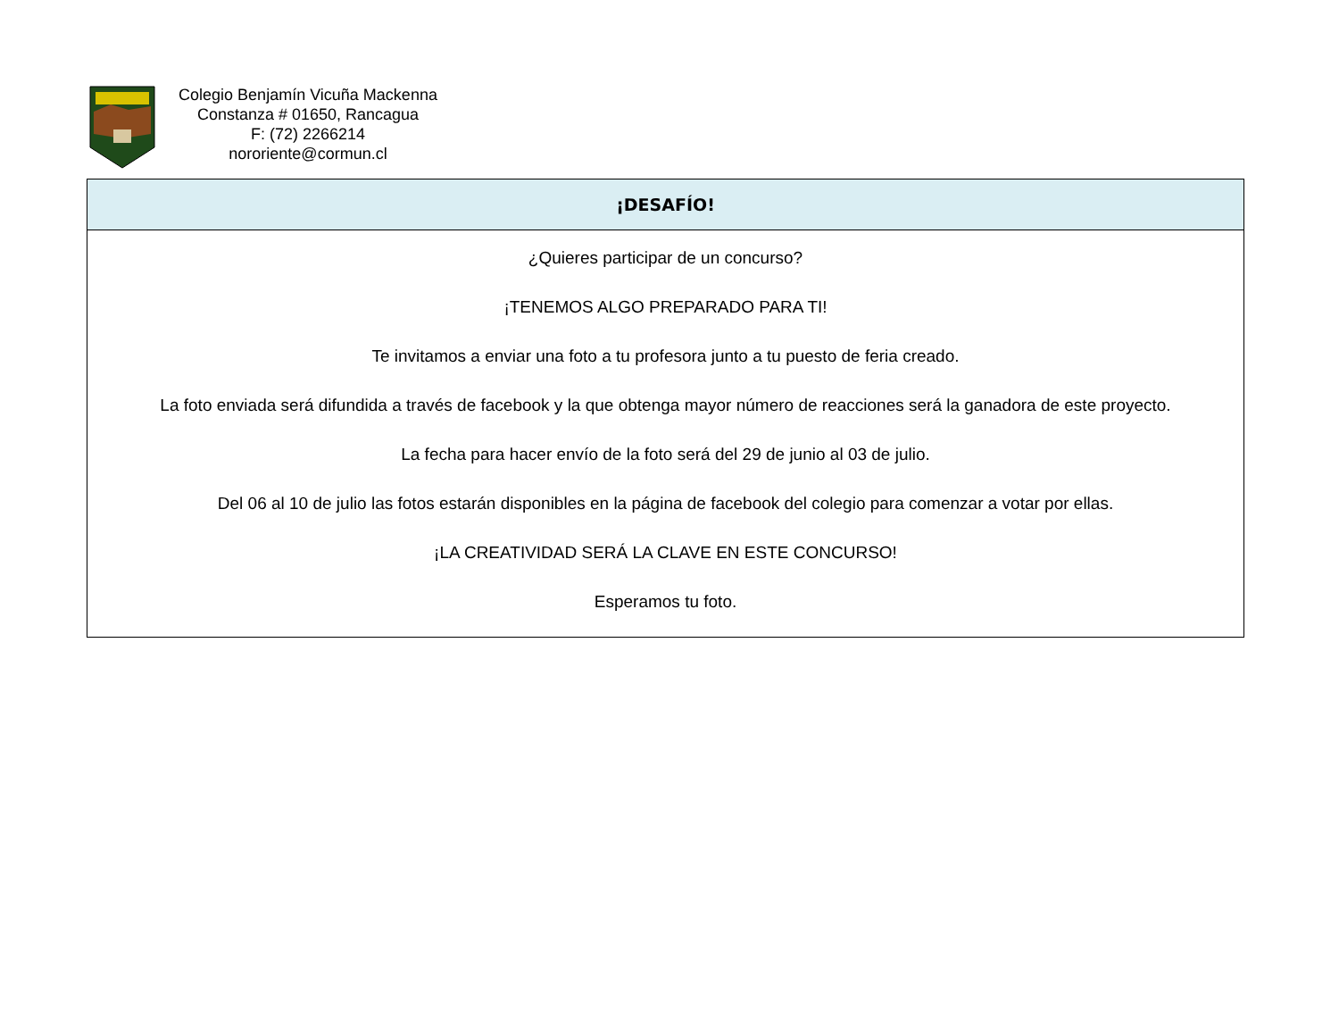Colegio Benjamín Vicuña Mackenna
Constanza # 01650, Rancagua
F: (72) 2266214
nororiente@cormun.cl
| ¡DESAFÍO! |
| --- |
| ¿Quieres participar de un concurso? ¡TENEMOS ALGO PREPARADO PARA TI! Te invitamos a enviar una foto a tu profesora junto a tu puesto de feria creado. La foto enviada será difundida a través de facebook y la que obtenga mayor número de reacciones será la ganadora de este proyecto. La fecha para hacer envío de la foto será del 29 de junio al 03 de julio. Del 06 al 10 de julio las fotos estarán disponibles en la página de facebook del colegio para comenzar a votar por ellas. ¡LA CREATIVIDAD SERÁ LA CLAVE EN ESTE CONCURSO! Esperamos tu foto. |